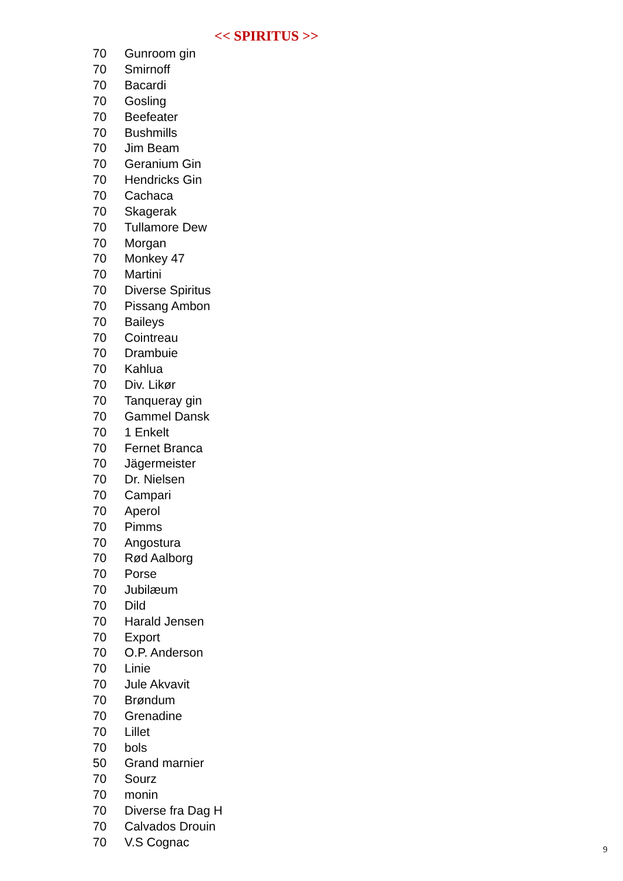<< SPIRITUS >>
| 70 | Gunroom gin |
| 70 | Smirnoff |
| 70 | Bacardi |
| 70 | Gosling |
| 70 | Beefeater |
| 70 | Bushmills |
| 70 | Jim Beam |
| 70 | Geranium Gin |
| 70 | Hendricks Gin |
| 70 | Cachaca |
| 70 | Skagerak |
| 70 | Tullamore Dew |
| 70 | Morgan |
| 70 | Monkey 47 |
| 70 | Martini |
| 70 | Diverse Spiritus |
| 70 | Pissang Ambon |
| 70 | Baileys |
| 70 | Cointreau |
| 70 | Drambuie |
| 70 | Kahlua |
| 70 | Div. Likør |
| 70 | Tanqueray gin |
| 70 | Gammel Dansk |
| 70 | 1 Enkelt |
| 70 | Fernet Branca |
| 70 | Jägermeister |
| 70 | Dr. Nielsen |
| 70 | Campari |
| 70 | Aperol |
| 70 | Pimms |
| 70 | Angostura |
| 70 | Rød Aalborg |
| 70 | Porse |
| 70 | Jubilæum |
| 70 | Dild |
| 70 | Harald Jensen |
| 70 | Export |
| 70 | O.P. Anderson |
| 70 | Linie |
| 70 | Jule Akvavit |
| 70 | Brøndum |
| 70 | Grenadine |
| 70 | Lillet |
| 70 | bols |
| 50 | Grand marnier |
| 70 | Sourz |
| 70 | monin |
| 70 | Diverse fra Dag H |
| 70 | Calvados Drouin |
| 70 | V.S Cognac |
9